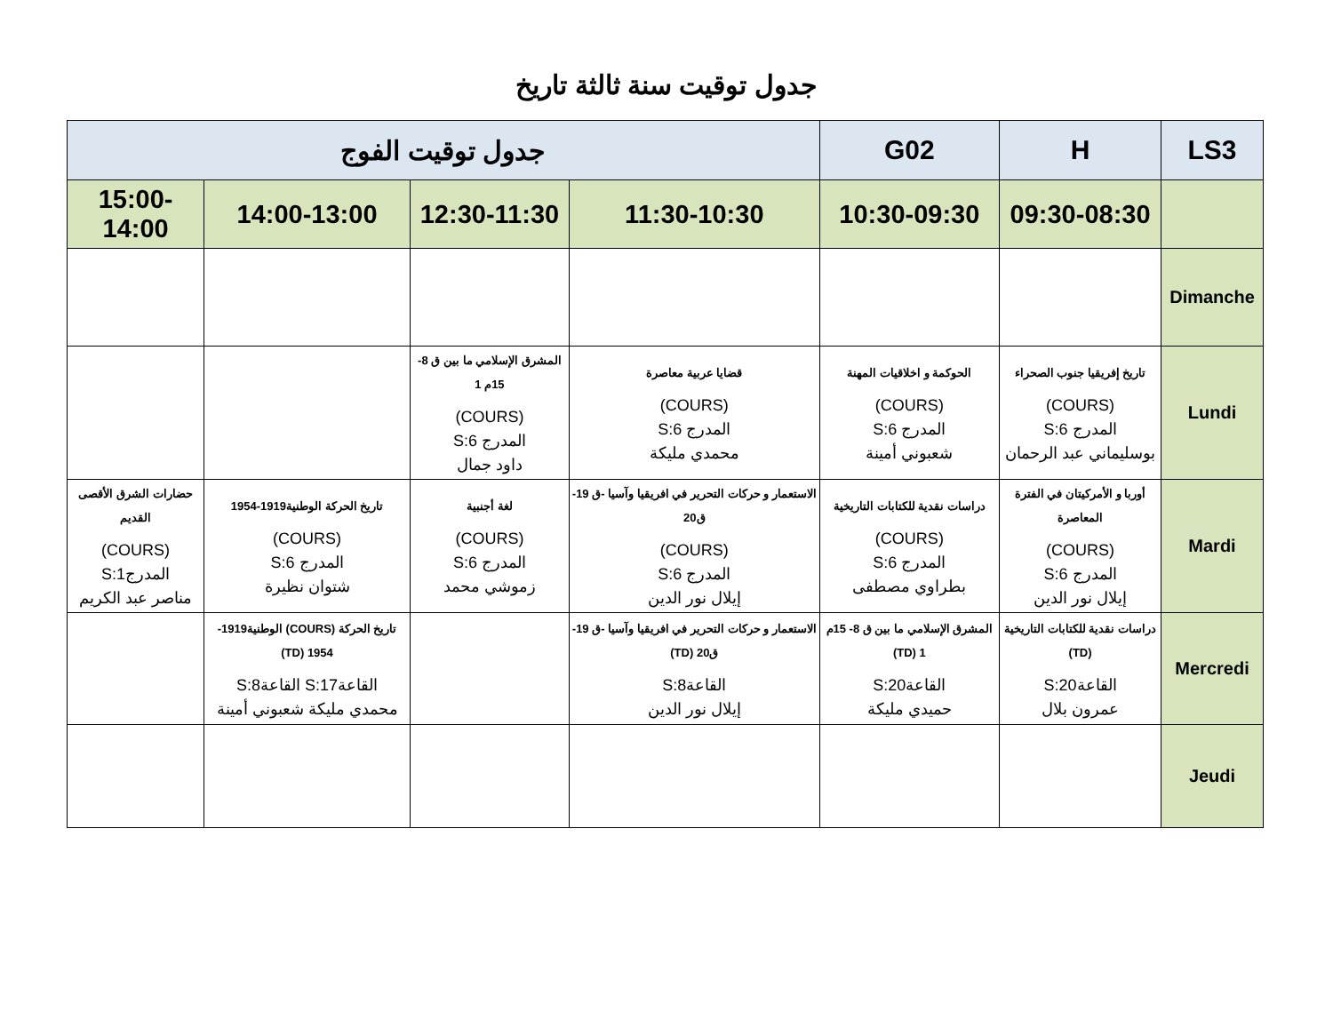جدول توقيت سنة ثالثة تاريخ
| LS3 | H | G02 | جدول توقيت الفوج | | | |
| --- | --- | --- | --- | --- | --- | --- |
| | 09:30-08:30 | 10:30-09:30 | 11:30-10:30 | 12:30-11:30 | 14:00-13:00 | 15:00-14:00 |
| Dimanche | | | | | | |
| Lundi | تاريخ إفريقيا جنوب الصحراء (COURS) المدرج S:6 بوسليماني عبد الرحمان | الحوكمة و اخلاقيات المهنة (COURS) المدرج S:6 شعبوني أمينة | قضايا عربية معاصرة (COURS) المدرج S:6 محمدي مليكة | المشرق الإسلامي ما بين ق 8- 15م 1 (COURS) المدرج S:6 داود جمال | | |
| Mardi | أوربا و الأمركيتان في الفترة المعاصرة (COURS) المدرج S:6 إيلال نور الدين | دراسات نقدية للكتابات التاريخية (COURS) المدرج S:6 بطراوي مصطفى | الاستعمار و حركات التحرير في افريقيا وآسيا -ق 19-ق20 (COURS) المدرج S:6 إيلال نور الدين | لغة أجنبية (COURS) المدرج S:6 زموشي محمد | تاريخ الحركة الوطنية1919-1954 (COURS) المدرج S:6 شتوان نظيرة | حضارات الشرق الأقصى القديم (COURS) المدرجS:1 مناصر عبد الكريم |
| Mercredi | دراسات نقدية للكتابات التاريخية (TD) القاعةS:20 عمرون بلال | المشرق الإسلامي ما بين ق 8- 15م 1 (TD) القاعةS:20 حميدي مليكة | الاستعمار و حركات التحرير في افريقيا وآسيا -ق 19-ق20 (TD) القاعةS:8 إيلال نور الدين | | تاريخ الحركة (COURS) الوطنية1919-1954 (TD) القاعةS:17 القاعةS:8 محمدي مليكة شعبوني أمينة | |
| Jeudi | | | | | | |